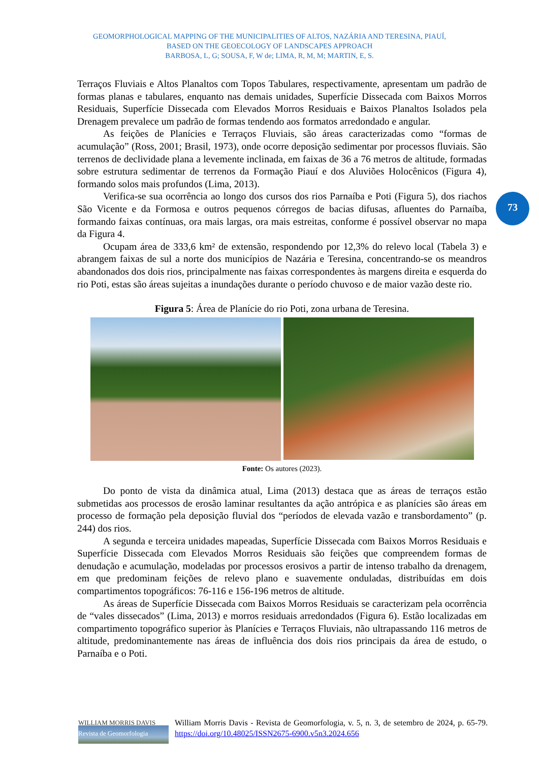GEOMORPHOLOGICAL MAPPING OF THE MUNICIPALITIES OF ALTOS, NAZÁRIA AND TERESINA, PIAUÍ,
BASED ON THE GEOECOLOGY OF LANDSCAPES APPROACH
BARBOSA, L, G; SOUSA, F, W de; LIMA, R, M, M; MARTIN, E, S.
73
Terraços Fluviais e Altos Planaltos com Topos Tabulares, respectivamente, apresentam um padrão de formas planas e tabulares, enquanto nas demais unidades, Superfície Dissecada com Baixos Morros Residuais, Superfície Dissecada com Elevados Morros Residuais e Baixos Planaltos Isolados pela Drenagem prevalece um padrão de formas tendendo aos formatos arredondado e angular.
As feições de Planícies e Terraços Fluviais, são áreas caracterizadas como “formas de acumulação” (Ross, 2001; Brasil, 1973), onde ocorre deposição sedimentar por processos fluviais. São terrenos de declividade plana a levemente inclinada, em faixas de 36 a 76 metros de altitude, formadas sobre estrutura sedimentar de terrenos da Formação Piauí e dos Aluviões Holocênicos (Figura 4), formando solos mais profundos (Lima, 2013).
Verifica-se sua ocorrência ao longo dos cursos dos rios Parnaíba e Poti (Figura 5), dos riachos São Vicente e da Formosa e outros pequenos córregos de bacias difusas, afluentes do Parnaíba, formando faixas contínuas, ora mais largas, ora mais estreitas, conforme é possível observar no mapa da Figura 4.
Ocupam área de 333,6 km² de extensão, respondendo por 12,3% do relevo local (Tabela 3) e abrangem faixas de sul a norte dos municípios de Nazária e Teresina, concentrando-se os meandros abandonados dos dois rios, principalmente nas faixas correspondentes às margens direita e esquerda do rio Poti, estas são áreas sujeitas a inundações durante o período chuvoso e de maior vazão deste rio.
Figura 5: Área de Planície do rio Poti, zona urbana de Teresina.
Fonte: Os autores (2023).
Do ponto de vista da dinâmica atual, Lima (2013) destaca que as áreas de terraços estão submetidas aos processos de erosão laminar resultantes da ação antrópica e as planícies são áreas em processo de formação pela deposição fluvial dos “períodos de elevada vazão e transbordamento” (p. 244) dos rios.
A segunda e terceira unidades mapeadas, Superfície Dissecada com Baixos Morros Residuais e Superfície Dissecada com Elevados Morros Residuais são feições que compreendem formas de denudação e acumulação, modeladas por processos erosivos a partir de intenso trabalho da drenagem, em que predominam feições de relevo plano e suavemente onduladas, distribuídas em dois compartimentos topográficos: 76-116 e 156-196 metros de altitude.
As áreas de Superfície Dissecada com Baixos Morros Residuais se caracterizam pela ocorrência de “vales dissecados” (Lima, 2013) e morros residuais arredondados (Figura 6). Estão localizadas em compartimento topográfico superior às Planícies e Terraços Fluviais, não ultrapassando 116 metros de altitude, predominantemente nas áreas de influência dos dois rios principais da área de estudo, o Parnaíba e o Poti.
WILLIAM MORRIS DAVIS
Revista de Geomorfologia
William Morris Davis - Revista de Geomorfologia, v. 5, n. 3, de setembro de 2024, p. 65-79. https://doi.org/10.48025/ISSN2675-6900.v5n3.2024.656